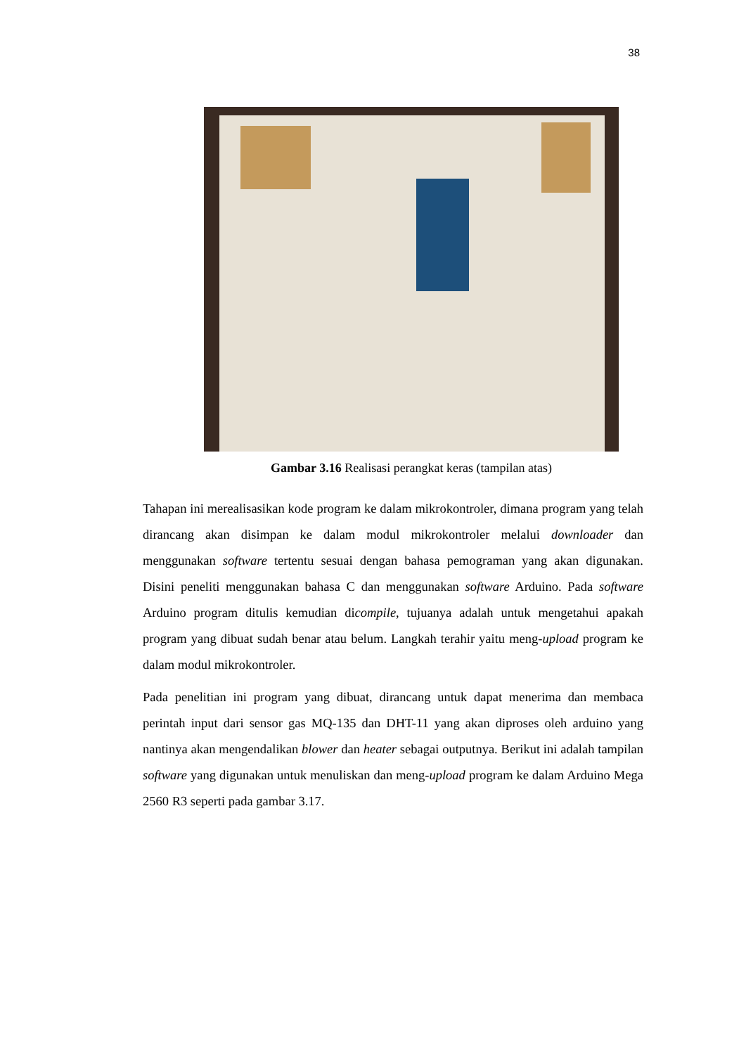38
Gambar 3.16 Realisasi perangkat keras (tampilan atas)
Tahapan ini merealisasikan kode program ke dalam mikrokontroler, dimana program yang telah dirancang akan disimpan ke dalam modul mikrokontroler melalui downloader dan menggunakan software tertentu sesuai dengan bahasa pemograman yang akan digunakan. Disini peneliti menggunakan bahasa C dan menggunakan software Arduino. Pada software Arduino program ditulis kemudian dicompile, tujuanya adalah untuk mengetahui apakah program yang dibuat sudah benar atau belum. Langkah terahir yaitu meng-upload program ke dalam modul mikrokontroler.
Pada penelitian ini program yang dibuat, dirancang untuk dapat menerima dan membaca perintah input dari sensor gas MQ-135 dan DHT-11 yang akan diproses oleh arduino yang nantinya akan mengendalikan blower dan heater sebagai outputnya. Berikut ini adalah tampilan software yang digunakan untuk menuliskan dan meng-upload program ke dalam Arduino Mega 2560 R3 seperti pada gambar 3.17.